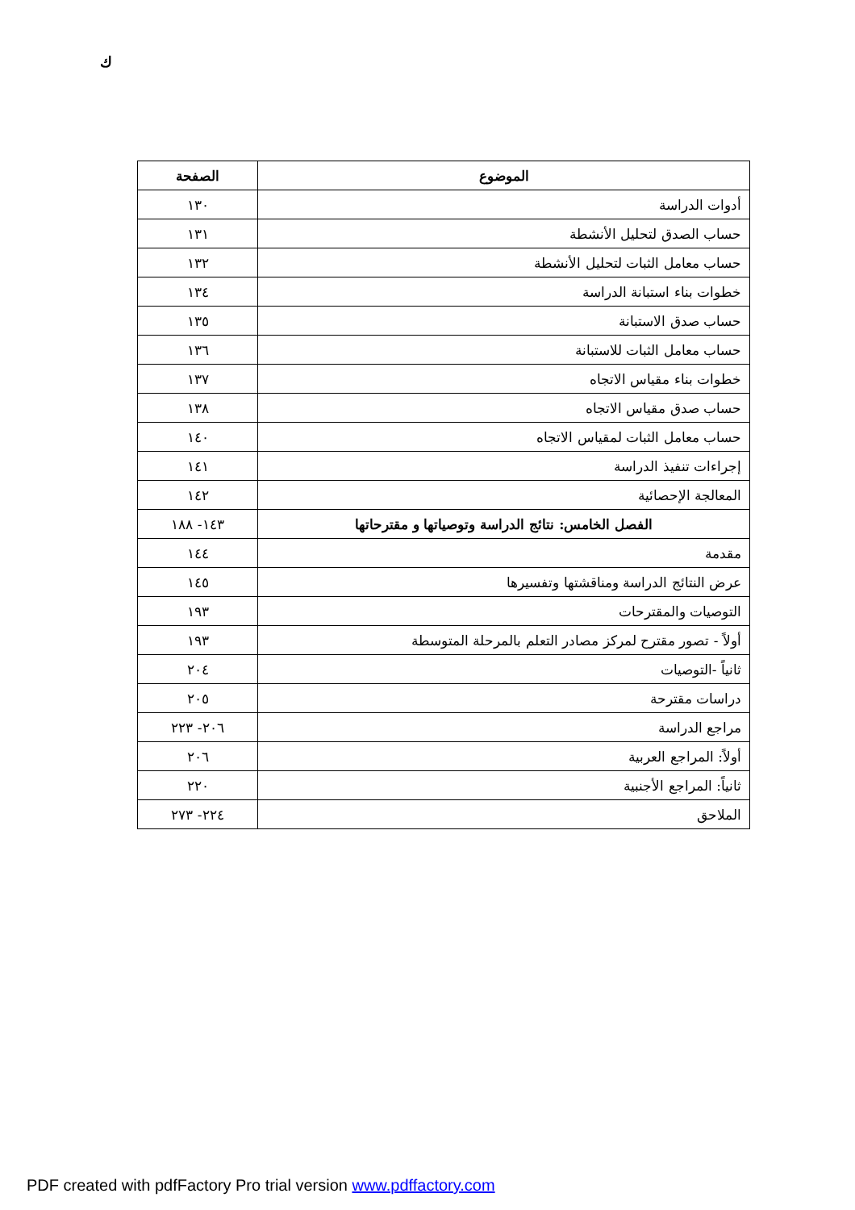ك
| الموضوع | الصفحة |
| --- | --- |
| أدوات الدراسة | ١٣٠ |
| حساب الصدق لتحليل الأنشطة | ١٣١ |
| حساب معامل الثبات لتحليل الأنشطة | ١٣٢ |
| خطوات بناء استبانة الدراسة | ١٣٤ |
| حساب صدق الاستبانة | ١٣٥ |
| حساب معامل الثبات للاستبانة | ١٣٦ |
| خطوات بناء مقياس الاتجاه | ١٣٧ |
| حساب صدق مقياس الاتجاه | ١٣٨ |
| حساب معامل الثبات لمقياس الاتجاه | ١٤٠ |
| إجراءات تنفيذ الدراسة | ١٤١ |
| المعالجة الإحصائية | ١٤٢ |
| الفصل الخامس: نتائج الدراسة وتوصياتها و مقترحاتها | ١٤٣- ١٨٨ |
| مقدمة | ١٤٤ |
| عرض النتائج الدراسة ومناقشتها وتفسيرها | ١٤٥ |
| التوصيات والمقترحات | ١٩٣ |
| أولاً - تصور مقترح لمركز مصادر التعلم بالمرحلة المتوسطة | ١٩٣ |
| ثانياً -التوصيات | ٢٠٤ |
| دراسات مقترحة | ٢٠٥ |
| مراجع الدراسة | ٢٠٦- ٢٢٣ |
| أولاً: المراجع العربية | ٢٠٦ |
| ثانياً: المراجع الأجنبية | ٢٢٠ |
| الملاحق | ٢٢٤- ٢٧٣ |
PDF created with pdfFactory Pro trial version www.pdffactory.com